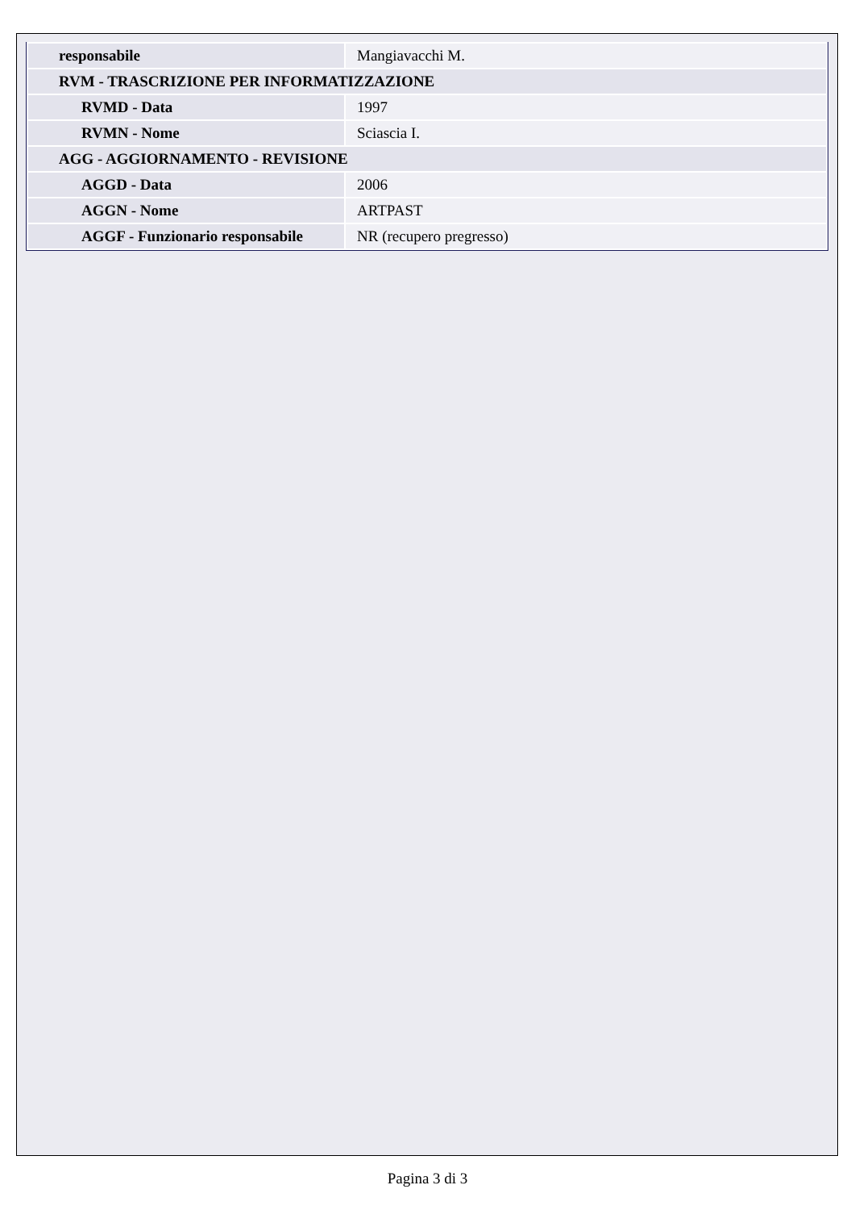| responsabile | Mangiavacchi M. |
| RVM - TRASCRIZIONE PER INFORMATIZZAZIONE | |
| RVMD - Data | 1997 |
| RVMN - Nome | Sciascia I. |
| AGG - AGGIORNAMENTO - REVISIONE | |
| AGGD - Data | 2006 |
| AGGN - Nome | ARTPAST |
| AGGF - Funzionario responsabile | NR (recupero pregresso) |
Pagina 3 di 3